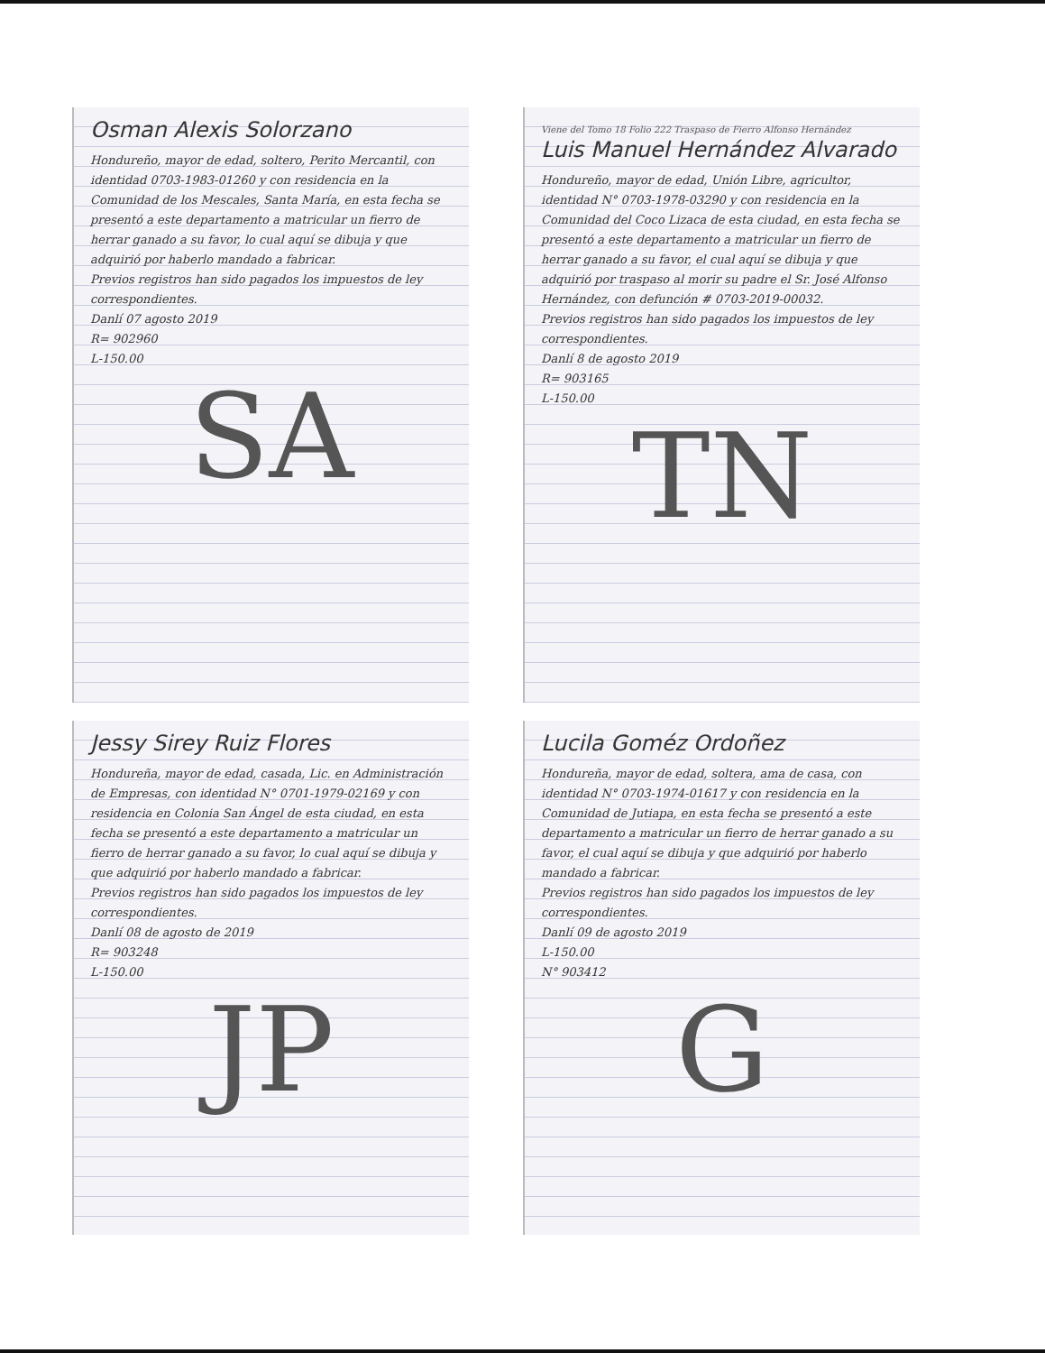Osman Alexis Solorzano
Hondureño, mayor de edad, soltero, Perito Mercantil, con identidad 0703-1983-01260 y con residencia en la Comunidad de los Mescales, Santa María, en esta fecha se presentó a este departamento a matricular un fierro de herrar ganado a su favor, lo cual aquí se dibuja y que adquirió por haberlo mandado a fabricar.
Previos registros han sido pagados los impuestos de ley correspondientes.
Danlí 07 agosto 2019
R= 902960
L-150.00
SA
Viene del Tomo 18 Folio 222 Traspaso de Fierro Alfonso Hernández
Luis Manuel Hernández Alvarado
Hondureño, mayor de edad, Unión Libre, agricultor, identidad N° 0703-1978-03290 y con residencia en la Comunidad del Coco Lizaca de esta ciudad, en esta fecha se presentó a este departamento a matricular un fierro de herrar ganado a su favor, el cual aquí se dibuja y que adquirió por traspaso al morir su padre el Sr. José Alfonso Hernández, con defunción # 0703-2019-00032.
Previos registros han sido pagados los impuestos de ley correspondientes.
Danlí 8 de agosto 2019
R= 903165
L-150.00
TN
Jessy Sirey Ruiz Flores
Hondureña, mayor de edad, casada, Lic. en Administración de Empresas, con identidad N° 0701-1979-02169 y con residencia en Colonia San Ángel de esta ciudad, en esta fecha se presentó a este departamento a matricular un fierro de herrar ganado a su favor, lo cual aquí se dibuja y que adquirió por haberlo mandado a fabricar.
Previos registros han sido pagados los impuestos de ley correspondientes.
Danlí 08 de agosto de 2019
R= 903248
L-150.00
JP
Lucila Goméz Ordoñez
Hondureña, mayor de edad, soltera, ama de casa, con identidad N° 0703-1974-01617 y con residencia en la Comunidad de Jutiapa, en esta fecha se presentó a este departamento a matricular un fierro de herrar ganado a su favor, el cual aquí se dibuja y que adquirió por haberlo mandado a fabricar.
Previos registros han sido pagados los impuestos de ley correspondientes.
Danlí 09 de agosto 2019
L-150.00
N° 903412
G